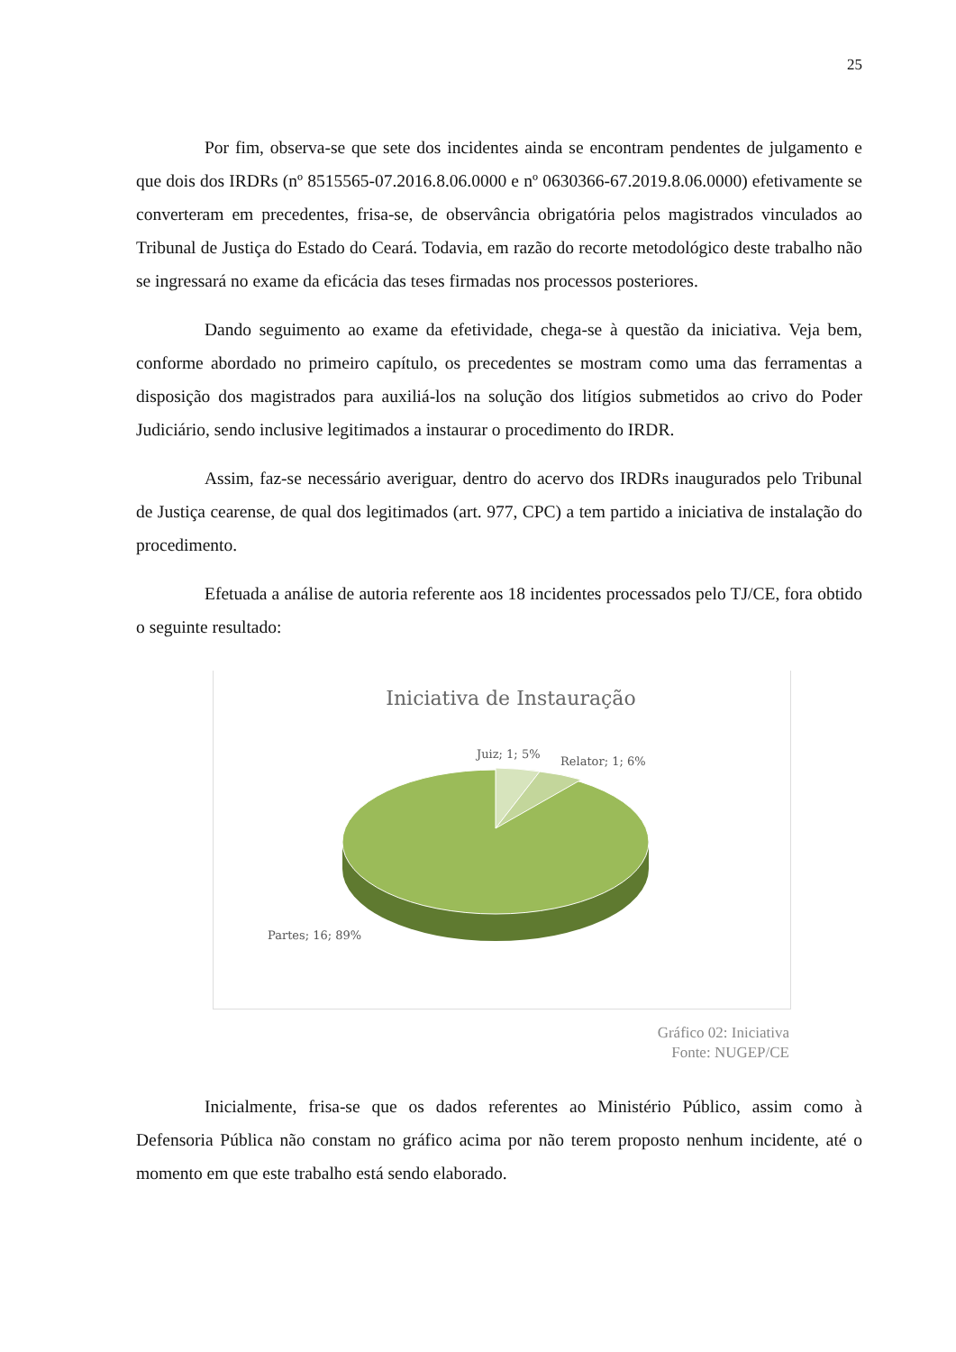25
Por fim, observa-se que sete dos incidentes ainda se encontram pendentes de julgamento e que dois dos IRDRs (nº 8515565-07.2016.8.06.0000 e nº 0630366-67.2019.8.06.0000) efetivamente se converteram em precedentes, frisa-se, de observância obrigatória pelos magistrados vinculados ao Tribunal de Justiça do Estado do Ceará. Todavia, em razão do recorte metodológico deste trabalho não se ingressará no exame da eficácia das teses firmadas nos processos posteriores.
Dando seguimento ao exame da efetividade, chega-se à questão da iniciativa. Veja bem, conforme abordado no primeiro capítulo, os precedentes se mostram como uma das ferramentas a disposição dos magistrados para auxiliá-los na solução dos litígios submetidos ao crivo do Poder Judiciário, sendo inclusive legitimados a instaurar o procedimento do IRDR.
Assim, faz-se necessário averiguar, dentro do acervo dos IRDRs inaugurados pelo Tribunal de Justiça cearense, de qual dos legitimados (art. 977, CPC) a tem partido a iniciativa de instalação do procedimento.
Efetuada a análise de autoria referente aos 18 incidentes processados pelo TJ/CE, fora obtido o seguinte resultado:
Iniciativa de Instauração
Juiz; 1; 5%
Relator; 1; 6%
Partes; 16; 89%
Gráfico 02: Iniciativa
Fonte: NUGEP/CE
Inicialmente, frisa-se que os dados referentes ao Ministério Público, assim como à Defensoria Pública não constam no gráfico acima por não terem proposto nenhum incidente, até o momento em que este trabalho está sendo elaborado.